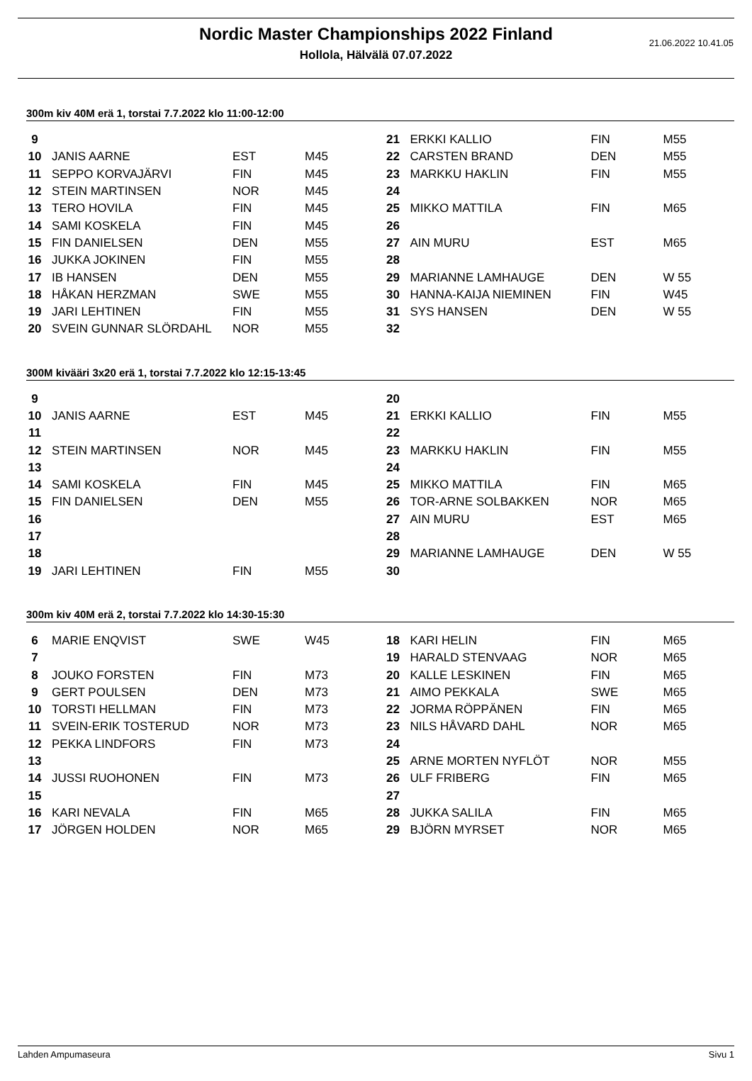21.06.2022 10.41.05
Nordic Master Championships 2022 Finland
Hollola, Hälvälä 07.07.2022
300m kiv 40M erä 1, torstai 7.7.2022 klo 11:00-12:00
| 9 | | | |
| 10 | JANIS AARNE | EST | M45 |
| 11 | SEPPO KORVAJÄRVI | FIN | M45 |
| 12 | STEIN MARTINSEN | NOR | M45 |
| 13 | TERO HOVILA | FIN | M45 |
| 14 | SAMI KOSKELA | FIN | M45 |
| 15 | FIN DANIELSEN | DEN | M55 |
| 16 | JUKKA JOKINEN | FIN | M55 |
| 17 | IB HANSEN | DEN | M55 |
| 18 | HÅKAN HERZMAN | SWE | M55 |
| 19 | JARI LEHTINEN | FIN | M55 |
| 20 | SVEIN GUNNAR SLÖRDAHL | NOR | M55 |
| 21 | ERKKI KALLIO | FIN | M55 |
| 22 | CARSTEN BRAND | DEN | M55 |
| 23 | MARKKU HAKLIN | FIN | M55 |
| 24 | | | |
| 25 | MIKKO MATTILA | FIN | M65 |
| 26 | | | |
| 27 | AIN MURU | EST | M65 |
| 28 | | | |
| 29 | MARIANNE LAMHAUGE | DEN | W 55 |
| 30 | HANNA-KAIJA NIEMINEN | FIN | W45 |
| 31 | SYS HANSEN | DEN | W 55 |
| 32 | | | |
300M kivääri 3x20 erä 1, torstai 7.7.2022 klo 12:15-13:45
| 9 | | | |
| 10 | JANIS AARNE | EST | M45 |
| 11 | | | |
| 12 | STEIN MARTINSEN | NOR | M45 |
| 13 | | | |
| 14 | SAMI KOSKELA | FIN | M45 |
| 15 | FIN DANIELSEN | DEN | M55 |
| 16 | | | |
| 17 | | | |
| 18 | | | |
| 19 | JARI LEHTINEN | FIN | M55 |
| 20 | | | |
| 21 | ERKKI KALLIO | FIN | M55 |
| 22 | | | |
| 23 | MARKKU HAKLIN | FIN | M55 |
| 24 | | | |
| 25 | MIKKO MATTILA | FIN | M65 |
| 26 | TOR-ARNE SOLBAKKEN | NOR | M65 |
| 27 | AIN MURU | EST | M65 |
| 28 | | | |
| 29 | MARIANNE LAMHAUGE | DEN | W 55 |
| 30 | | | |
300m kiv 40M erä 2, torstai 7.7.2022 klo 14:30-15:30
| 6 | MARIE ENQVIST | SWE | W45 |
| 7 | | | |
| 8 | JOUKO FORSTEN | FIN | M73 |
| 9 | GERT POULSEN | DEN | M73 |
| 10 | TORSTI HELLMAN | FIN | M73 |
| 11 | SVEIN-ERIK TOSTERUD | NOR | M73 |
| 12 | PEKKA LINDFORS | FIN | M73 |
| 13 | | | |
| 14 | JUSSI RUOHONEN | FIN | M73 |
| 15 | | | |
| 16 | KARI NEVALA | FIN | M65 |
| 17 | JÖRGEN HOLDEN | NOR | M65 |
| 18 | KARI HELIN | FIN | M65 |
| 19 | HARALD STENVAAG | NOR | M65 |
| 20 | KALLE LESKINEN | FIN | M65 |
| 21 | AIMO PEKKALA | SWE | M65 |
| 22 | JORMA RÖPPÄNEN | FIN | M65 |
| 23 | NILS HÅVARD DAHL | NOR | M65 |
| 24 | | | |
| 25 | ARNE MORTEN NYFLÖT | NOR | M55 |
| 26 | ULF FRIBERG | FIN | M65 |
| 27 | | | |
| 28 | JUKKA SALILA | FIN | M65 |
| 29 | BJÖRN MYRSET | NOR | M65 |
Lahden Ampumaseura Sivu 1